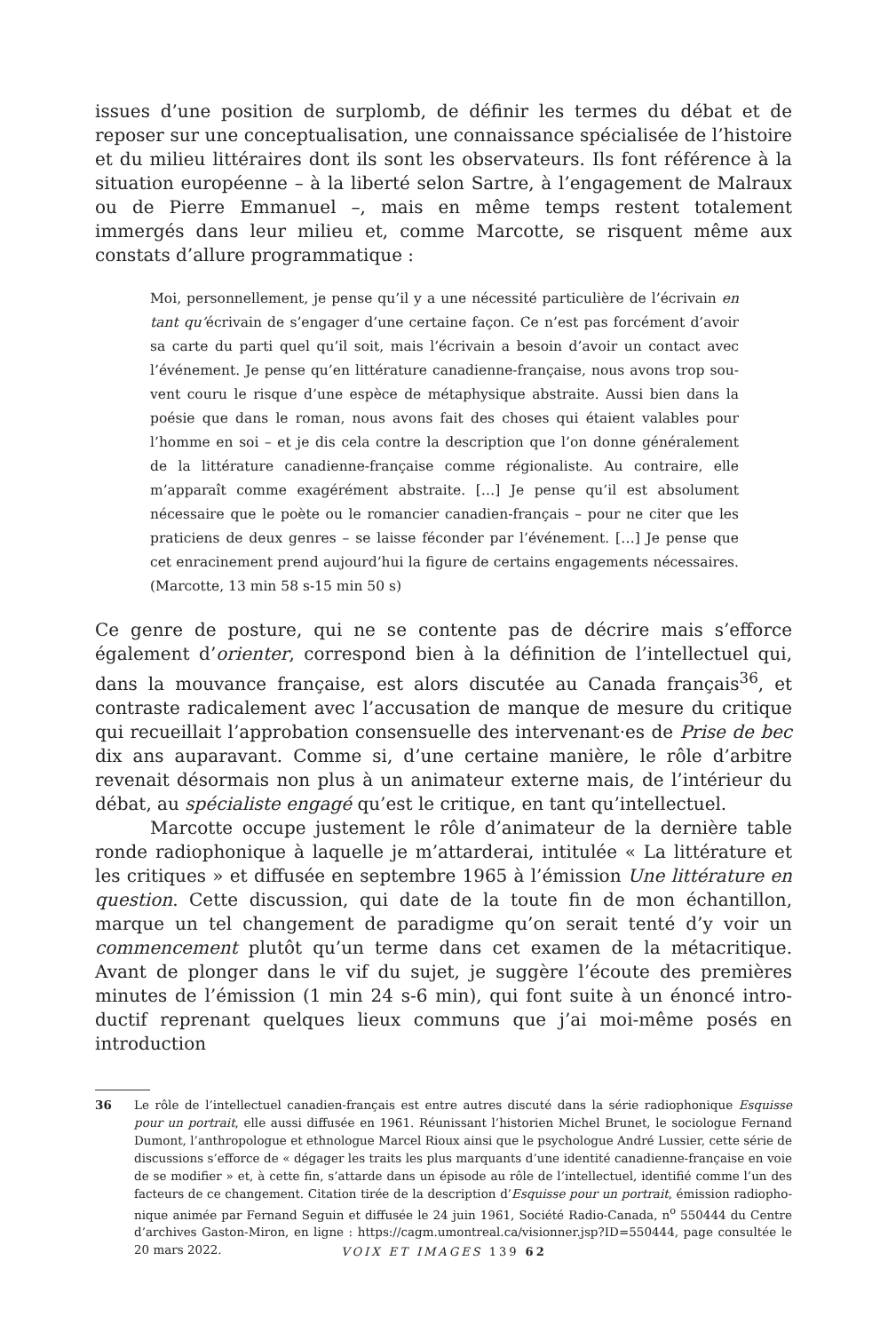issues d’une position de surplomb, de définir les termes du débat et de reposer sur une conceptualisation, une connaissance spécialisée de l’histoire et du milieu litté­raires dont ils sont les observateurs. Ils font référence à la situation européenne – à la liberté selon Sartre, à l’engagement de Malraux ou de Pierre Emmanuel –, mais en même temps restent totalement immergés dans leur milieu et, comme Marcotte, se risquent même aux constats d’allure programmatique :
Moi, personnellement, je pense qu’il y a une nécessité particulière de l’écrivain en tant qu’écrivain de s’engager d’une certaine façon. Ce n’est pas forcément d’avoir sa carte du parti quel qu’il soit, mais l’écrivain a besoin d’avoir un contact avec l’événement. Je pense qu’en littérature canadienne-française, nous avons trop sou­vent couru le risque d’une espèce de métaphysique abstraite. Aussi bien dans la poésie que dans le roman, nous avons fait des choses qui étaient valables pour l’homme en soi – et je dis cela contre la description que l’on donne généralement de la littérature canadienne-française comme régionaliste. Au contraire, elle m’apparaît comme exagérément abstraite. […] Je pense qu’il est absolument nécessaire que le poète ou le romancier canadien-français – pour ne citer que les praticiens de deux genres – se laisse féconder par l’événement. […] Je pense que cet enracine­ment prend aujourd’hui la figure de certains engagements nécessaires. (Marcotte, 13 min 58 s-15 min 50 s)
Ce genre de posture, qui ne se contente pas de décrire mais s’efforce également d’orienter, correspond bien à la définition de l’intellectuel qui, dans la mouvance française, est alors discutée au Canada français<sup>36</sup>, et contraste radicalement avec l’ac­cusation de manque de mesure du critique qui recueillait l’approbation consensuelle des intervenant·es de Prise de bec dix ans auparavant. Comme si, d’une certaine manière, le rôle d’arbitre revenait désormais non plus à un animateur externe mais, de l’intérieur du débat, au spécialiste engagé qu’est le critique, en tant qu’intellectuel.
Marcotte occupe justement le rôle d’animateur de la dernière table ronde radiophonique à laquelle je m’attarderai, intitulée « La littérature et les critiques » et diffusée en septembre 1965 à l’émission Une littérature en question. Cette discussion, qui date de la toute fin de mon échantillon, marque un tel changement de paradigme qu’on serait tenté d’y voir un commencement plutôt qu’un terme dans cet examen de la métacritique. Avant de plonger dans le vif du sujet, je suggère l’écoute des premières minutes de l’émission (1 min 24 s-6 min), qui font suite à un énoncé intro­ductif reprenant quelques lieux communs que j’ai moi-même posés en introduction
36 Le rôle de l’intellectuel canadien-français est entre autres discuté dans la série radiophonique Esquisse pour un portrait, elle aussi diffusée en 1961. Réunissant l’historien Michel Brunet, le sociologue Fernand Dumont, l’anthropologue et ethnologue Marcel Rioux ainsi que le psychologue André Lussier, cette série de discussions s’efforce de « dégager les traits les plus marquants d’une identité canadienne-française en voie de se modifier » et, à cette fin, s’attarde dans un épisode au rôle de l’intellectuel, identifié comme l’un des facteurs de ce changement. Citation tirée de la description d’Esquisse pour un portrait, émission radiopho­nique animée par Fernand Seguin et diffusée le 24 juin 1961, Société Radio-Canada, n<sup>o</sup> 550444 du Centre d’archives Gaston-Miron, en ligne : https://cagm.umontreal.ca/visionner.jsp?ID=550444, page consultée le 20 mars 2022.
VOIX ET IMAGES 139 62